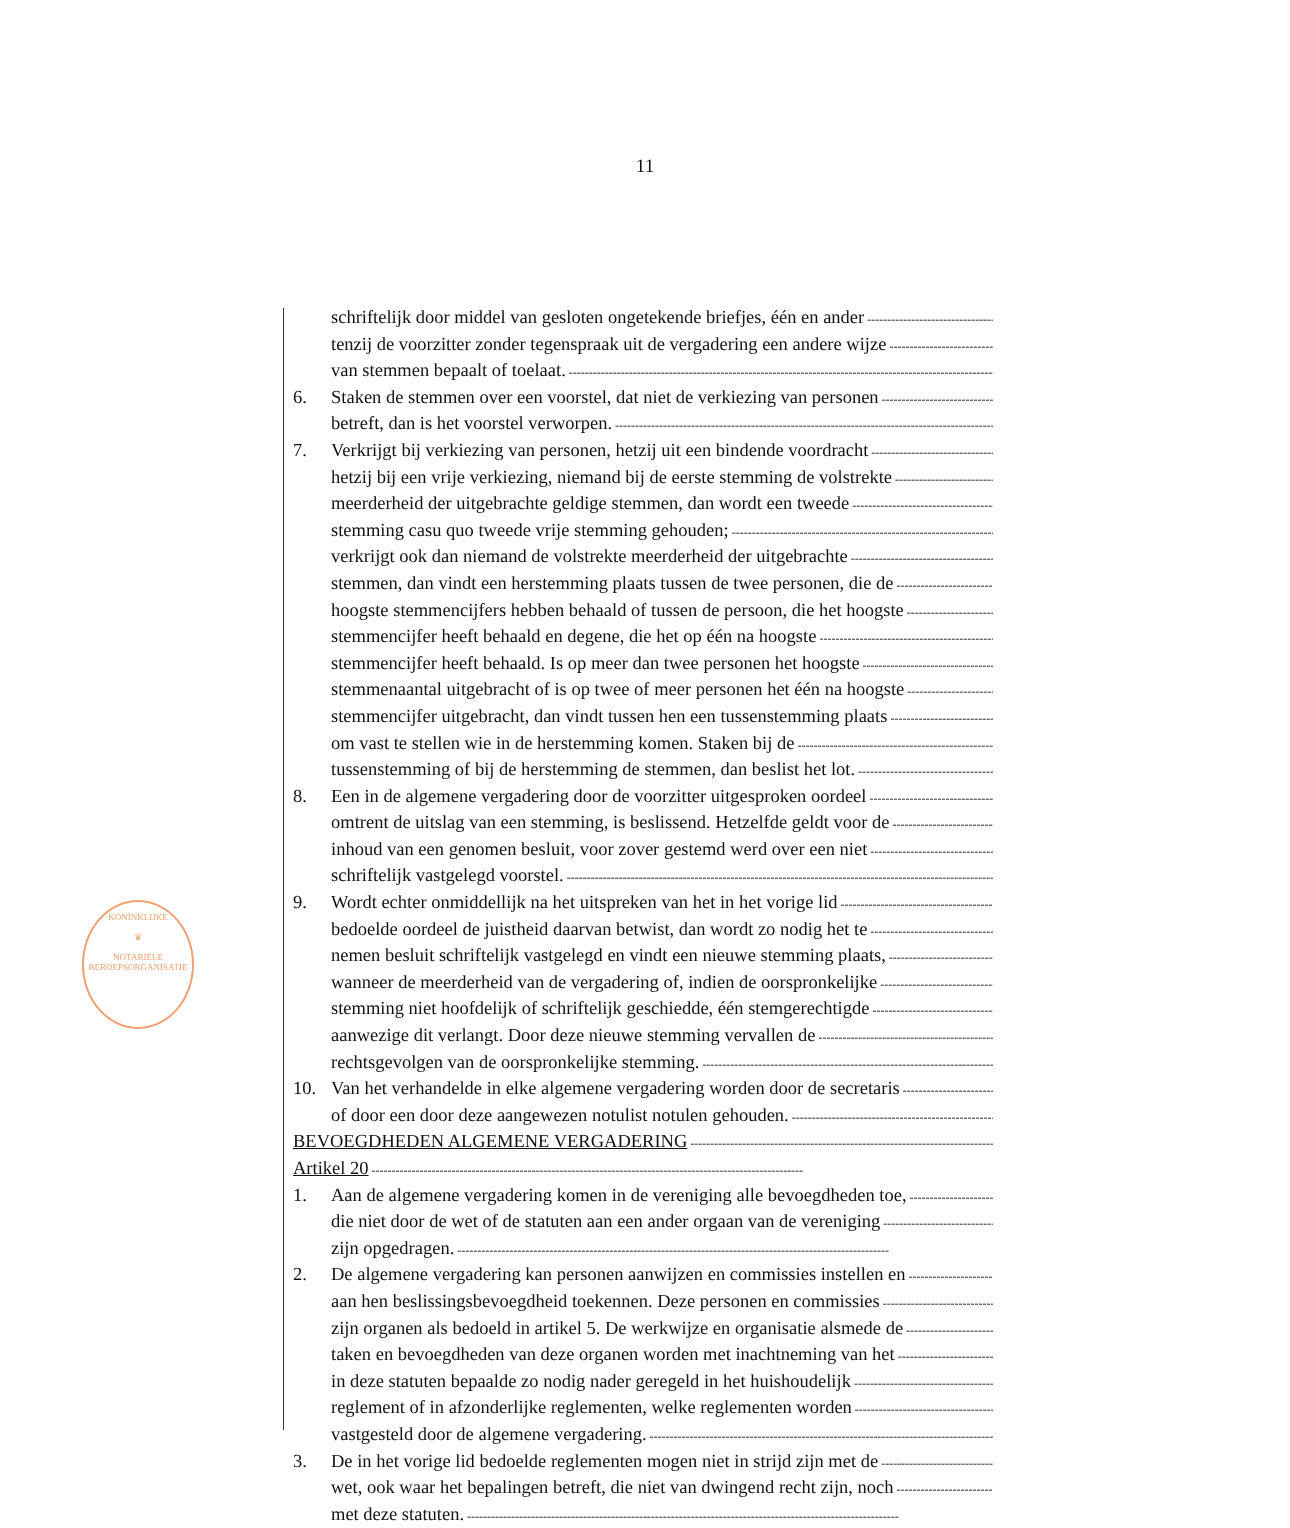11
KONINKLIJKE
♛
NOTARIËLE
BEROEPSORGANISATIE
schriftelijk door middel van gesloten ongetekende briefjes, één en ander
tenzij de voorzitter zonder tegenspraak uit de vergadering een andere wijze
van stemmen bepaalt of toelaat.
6. Staken de stemmen over een voorstel, dat niet de verkiezing van personen
betreft, dan is het voorstel verworpen.
7. Verkrijgt bij verkiezing van personen, hetzij uit een bindende voordracht
hetzij bij een vrije verkiezing, niemand bij de eerste stemming de volstrekte
meerderheid der uitgebrachte geldige stemmen, dan wordt een tweede
stemming casu quo tweede vrije stemming gehouden;
verkrijgt ook dan niemand de volstrekte meerderheid der uitgebrachte
stemmen, dan vindt een herstemming plaats tussen de twee personen, die de
hoogste stemmencijfers hebben behaald of tussen de persoon, die het hoogste
stemmencijfer heeft behaald en degene, die het op één na hoogste
stemmencijfer heeft behaald. Is op meer dan twee personen het hoogste
stemmenaantal uitgebracht of is op twee of meer personen het één na hoogste
stemmencijfer uitgebracht, dan vindt tussen hen een tussenstemming plaats
om vast te stellen wie in de herstemming komen. Staken bij de
tussenstemming of bij de herstemming de stemmen, dan beslist het lot.
8. Een in de algemene vergadering door de voorzitter uitgesproken oordeel
omtrent de uitslag van een stemming, is beslissend. Hetzelfde geldt voor de
inhoud van een genomen besluit, voor zover gestemd werd over een niet
schriftelijk vastgelegd voorstel.
9. Wordt echter onmiddellijk na het uitspreken van het in het vorige lid
bedoelde oordeel de juistheid daarvan betwist, dan wordt zo nodig het te
nemen besluit schriftelijk vastgelegd en vindt een nieuwe stemming plaats,
wanneer de meerderheid van de vergadering of, indien de oorspronkelijke
stemming niet hoofdelijk of schriftelijk geschiedde, één stemgerechtigde
aanwezige dit verlangt. Door deze nieuwe stemming vervallen de
rechtsgevolgen van de oorspronkelijke stemming.
10. Van het verhandelde in elke algemene vergadering worden door de secretaris
of door een door deze aangewezen notulist notulen gehouden.
BEVOEGDHEDEN ALGEMENE VERGADERING
Artikel 20
1. Aan de algemene vergadering komen in de vereniging alle bevoegdheden toe,
die niet door de wet of de statuten aan een ander orgaan van de vereniging
zijn opgedragen.
2. De algemene vergadering kan personen aanwijzen en commissies instellen en
aan hen beslissingsbevoegdheid toekennen. Deze personen en commissies
zijn organen als bedoeld in artikel 5. De werkwijze en organisatie alsmede de
taken en bevoegdheden van deze organen worden met inachtneming van het
in deze statuten bepaalde zo nodig nader geregeld in het huishoudelijk
reglement of in afzonderlijke reglementen, welke reglementen worden
vastgesteld door de algemene vergadering.
3. De in het vorige lid bedoelde reglementen mogen niet in strijd zijn met de
wet, ook waar het bepalingen betreft, die niet van dwingend recht zijn, noch
met deze statuten.